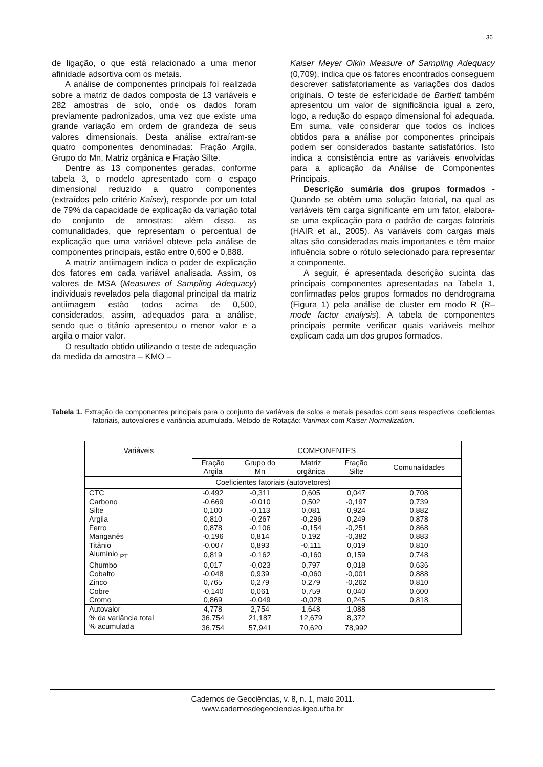36
de ligação, o que está relacionado a uma menor afinidade adsortiva com os metais.
A análise de componentes principais foi realizada sobre a matriz de dados composta de 13 variáveis e 282 amostras de solo, onde os dados foram previamente padronizados, uma vez que existe uma grande variação em ordem de grandeza de seus valores dimensionais. Desta análise extraíram-se quatro componentes denominadas: Fração Argila, Grupo do Mn, Matriz orgânica e Fração Silte.
Dentre as 13 componentes geradas, conforme tabela 3, o modelo apresentado com o espaço dimensional reduzido a quatro componentes (extraídos pelo critério Kaiser), responde por um total de 79% da capacidade de explicação da variação total do conjunto de amostras; além disso, as comunalidades, que representam o percentual de explicação que uma variável obteve pela análise de componentes principais, estão entre 0,600 e 0,888.
A matriz antiimagem indica o poder de explicação dos fatores em cada variável analisada. Assim, os valores de MSA (Measures of Sampling Adequacy) individuais revelados pela diagonal principal da matriz antiimagem estão todos acima de 0,500, considerados, assim, adequados para a análise, sendo que o titânio apresentou o menor valor e a argila o maior valor.
O resultado obtido utilizando o teste de adequação da medida da amostra – KMO –
Kaiser Meyer Olkin Measure of Sampling Adequacy (0,709), indica que os fatores encontrados conseguem descrever satisfatoriamente as variações dos dados originais. O teste de esfericidade de Bartlett também apresentou um valor de significância igual a zero, logo, a redução do espaço dimensional foi adequada. Em suma, vale considerar que todos os índices obtidos para a análise por componentes principais podem ser considerados bastante satisfatórios. Isto indica a consistência entre as variáveis envolvidas para a aplicação da Análise de Componentes Principais.
Descrição sumária dos grupos formados - Quando se obtêm uma solução fatorial, na qual as variáveis têm carga significante em um fator, elabora-se uma explicação para o padrão de cargas fatoriais (HAIR et al., 2005). As variáveis com cargas mais altas são consideradas mais importantes e têm maior influência sobre o rótulo selecionado para representar a componente.
A seguir, é apresentada descrição sucinta das principais componentes apresentadas na Tabela 1, confirmadas pelos grupos formados no dendrograma (Figura 1) pela análise de cluster em modo R (R–mode factor analysis). A tabela de componentes principais permite verificar quais variáveis melhor explicam cada um dos grupos formados.
Tabela 1. Extração de componentes principais para o conjunto de variáveis de solos e metais pesados com seus respectivos coeficientes fatoriais, autovalores e variância acumulada. Método de Rotação: Varimax com Kaiser Normalization.
| Variáveis | COMPONENTES | | | | |
| --- | --- | --- | --- | --- | --- |
| | Fração Argila | Grupo do Mn | Matriz orgânica | Fração Silte | Comunalidades |
| Coeficientes fatoriais (autovetores) | | | | | |
| CTC | -0,492 | -0,311 | 0,605 | 0,047 | 0,708 |
| Carbono | -0,669 | -0,010 | 0,502 | -0,197 | 0,739 |
| Silte | 0,100 | -0,113 | 0,081 | 0,924 | 0,882 |
| Argila | 0,810 | -0,267 | -0,296 | 0,249 | 0,878 |
| Ferro | 0,878 | -0,106 | -0,154 | -0,251 | 0,868 |
| Manganês | -0,196 | 0,814 | 0,192 | -0,382 | 0,883 |
| Titânio | -0,007 | 0,893 | -0,111 | 0,019 | 0,810 |
| Alumínio <sub>PT</sub> | 0,819 | -0,162 | -0,160 | 0,159 | 0,748 |
| Chumbo | 0,017 | -0,023 | 0,797 | 0,018 | 0,636 |
| Cobalto | -0,048 | 0,939 | -0,060 | -0,001 | 0,888 |
| Zinco | 0,765 | 0,279 | 0,279 | -0,262 | 0,810 |
| Cobre | -0,140 | 0,061 | 0,759 | 0,040 | 0,600 |
| Cromo | 0,869 | -0,049 | -0,028 | 0,245 | 0,818 |
| Autovalor | 4,778 | 2,754 | 1,648 | 1,088 | |
| % da variância total | 36,754 | 21,187 | 12,679 | 8,372 | |
| % acumulada | 36,754 | 57,941 | 70,620 | 78,992 | |
Cadernos de Geociências, v. 8, n. 1, maio 2011.
www.cadernosdegeociencias.igeo.ufba.br